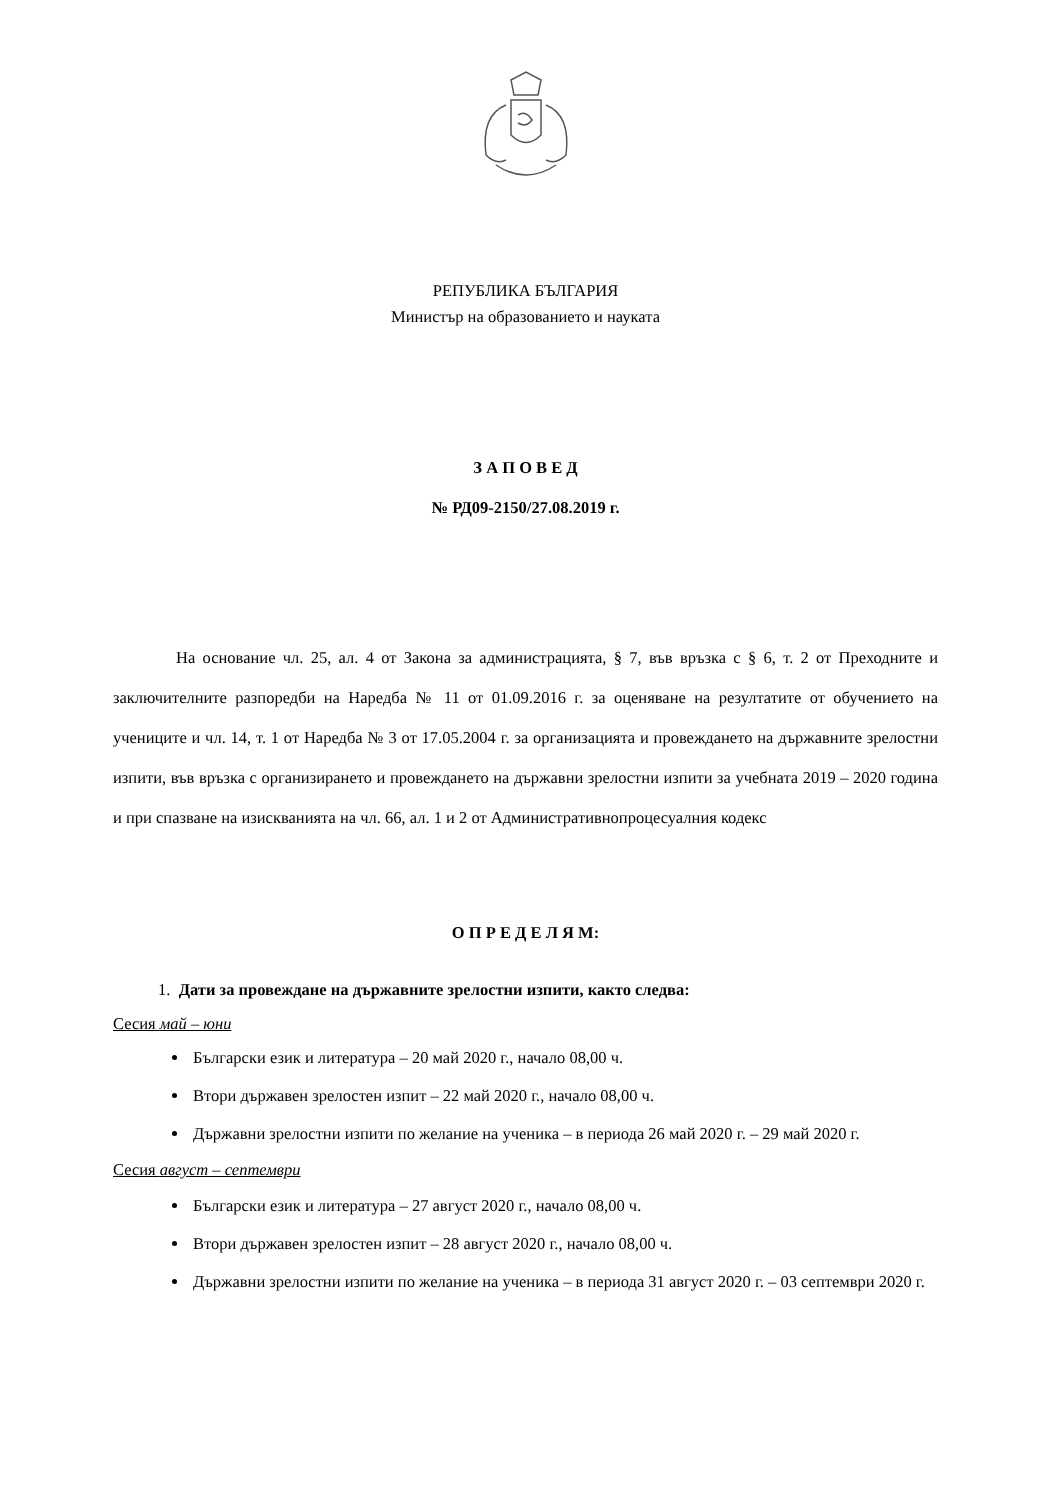РЕПУБЛИКА БЪЛГАРИЯ
Министър на образованието и науката
З А П О В Е Д
№ РД09-2150/27.08.2019 г.
На основание чл. 25, ал. 4 от Закона за администрацията, § 7, във връзка с § 6, т. 2 от Преходните и заключителните разпоредби на Наредба № 11 от 01.09.2016 г. за оценяване на резултатите от обучението на учениците и чл. 14, т. 1 от Наредба № 3 от 17.05.2004 г. за организацията и провеждането на държавните зрелостни изпити, във връзка с организирането и провеждането на държавни зрелостни изпити за учебната 2019 – 2020 година и при спазване на изискванията на чл. 66, ал. 1 и 2 от Административнопроцесуалния кодекс
О П Р Е Д Е Л Я М:
1. Дати за провеждане на държавните зрелостни изпити, както следва:
Сесия май – юни
Български език и литература – 20 май 2020 г., начало 08,00 ч.
Втори държавен зрелостен изпит – 22 май 2020 г., начало 08,00 ч.
Държавни зрелостни изпити по желание на ученика – в периода 26 май 2020 г. – 29 май 2020 г.
Сесия август – септември
Български език и литература – 27 август 2020 г., начало 08,00 ч.
Втори държавен зрелостен изпит – 28 август 2020 г., начало 08,00 ч.
Държавни зрелостни изпити по желание на ученика – в периода 31 август 2020 г. – 03 септември 2020 г.